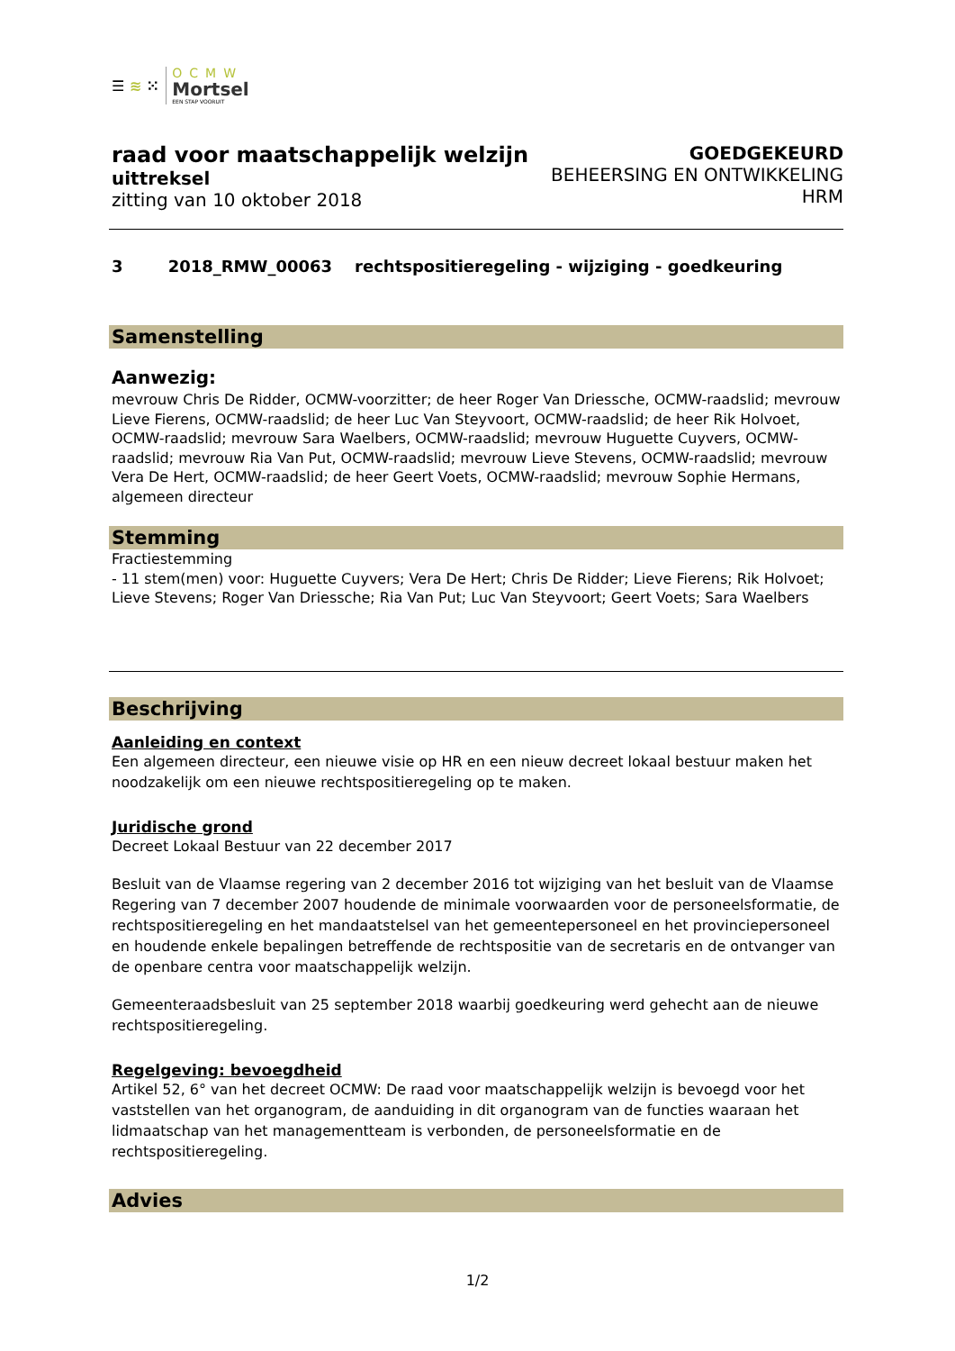☰ ≋ ⁙
OCMW
Mortsel
EEN STAP VOORUIT
raad voor maatschappelijk welzijn
uittreksel
zitting van 10 oktober 2018
GOEDGEKEURD
BEHEERSING EN ONTWIKKELING
HRM
3 2018_RMW_00063 rechtspositieregeling - wijziging - goedkeuring
Samenstelling
Aanwezig:
mevrouw Chris De Ridder, OCMW-voorzitter; de heer Roger Van Driessche, OCMW-raadslid; mevrouw Lieve Fierens, OCMW-raadslid; de heer Luc Van Steyvoort, OCMW-raadslid; de heer Rik Holvoet, OCMW-raadslid; mevrouw Sara Waelbers, OCMW-raadslid; mevrouw Huguette Cuyvers, OCMW-raadslid; mevrouw Ria Van Put, OCMW-raadslid; mevrouw Lieve Stevens, OCMW-raadslid; mevrouw Vera De Hert, OCMW-raadslid; de heer Geert Voets, OCMW-raadslid; mevrouw Sophie Hermans, algemeen directeur
Stemming
Fractiestemming
- 11 stem(men) voor: Huguette Cuyvers; Vera De Hert; Chris De Ridder; Lieve Fierens; Rik Holvoet; Lieve Stevens; Roger Van Driessche; Ria Van Put; Luc Van Steyvoort; Geert Voets; Sara Waelbers
Beschrijving
Aanleiding en context
Een algemeen directeur, een nieuwe visie op HR en een nieuw decreet lokaal bestuur maken het noodzakelijk om een nieuwe rechtspositieregeling op te maken.
Juridische grond
Decreet Lokaal Bestuur van 22 december 2017
Besluit van de Vlaamse regering van 2 december 2016 tot wijziging van het besluit van de Vlaamse Regering van 7 december 2007 houdende de minimale voorwaarden voor de personeelsformatie, de rechtspositieregeling en het mandaatstelsel van het gemeentepersoneel en het provinciepersoneel en houdende enkele bepalingen betreffende de rechtspositie van de secretaris en de ontvanger van de openbare centra voor maatschappelijk welzijn.
Gemeenteraadsbesluit van 25 september 2018 waarbij goedkeuring werd gehecht aan de nieuwe rechtspositieregeling.
Regelgeving: bevoegdheid
Artikel 52, 6° van het decreet OCMW: De raad voor maatschappelijk welzijn is bevoegd voor het vaststellen van het organogram, de aanduiding in dit organogram van de functies waaraan het lidmaatschap van het managementteam is verbonden, de personeelsformatie en de rechtspositieregeling.
Advies
1/2